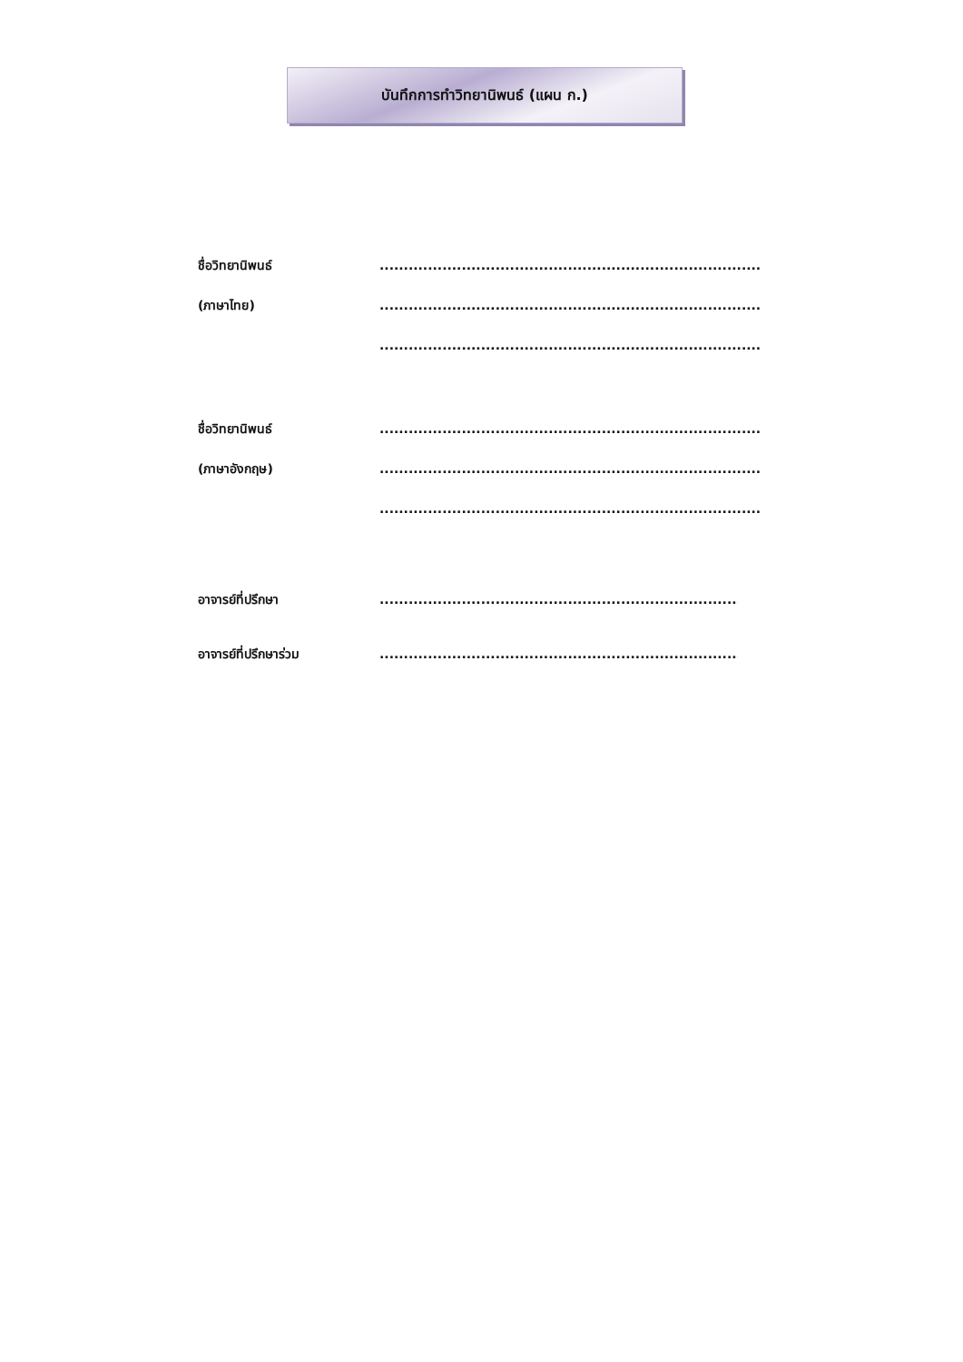บันทึกการทำวิทยานิพนธ์ (แผน ก.)
ชื่อวิทยานิพนธ์ .......................................................................................................
(ภาษาไทย) .......................................................................................................
.......................................................................................................
ชื่อวิทยานิพนธ์ .......................................................................................................
(ภาษาอังกฤษ) .......................................................................................................
.......................................................................................................
อาจารย์ที่ปรึกษา .................................................................................................
อาจารย์ที่ปรึกษาร่วม .................................................................................................